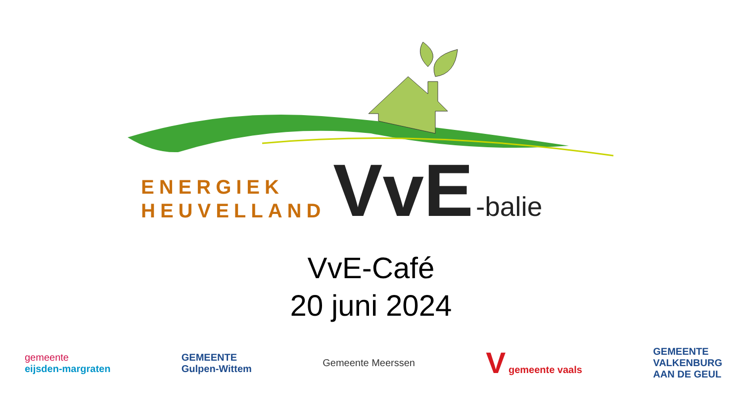ENERGIEK
HEUVELLAND
VvE
-balie
VvE-Café
20 juni 2024
gemeente
eijsden-margraten
GEMEENTE
Gulpen-Wittem
Gemeente Meerssen
V gemeente vaals
GEMEENTE
VALKENBURG
AAN DE GEUL